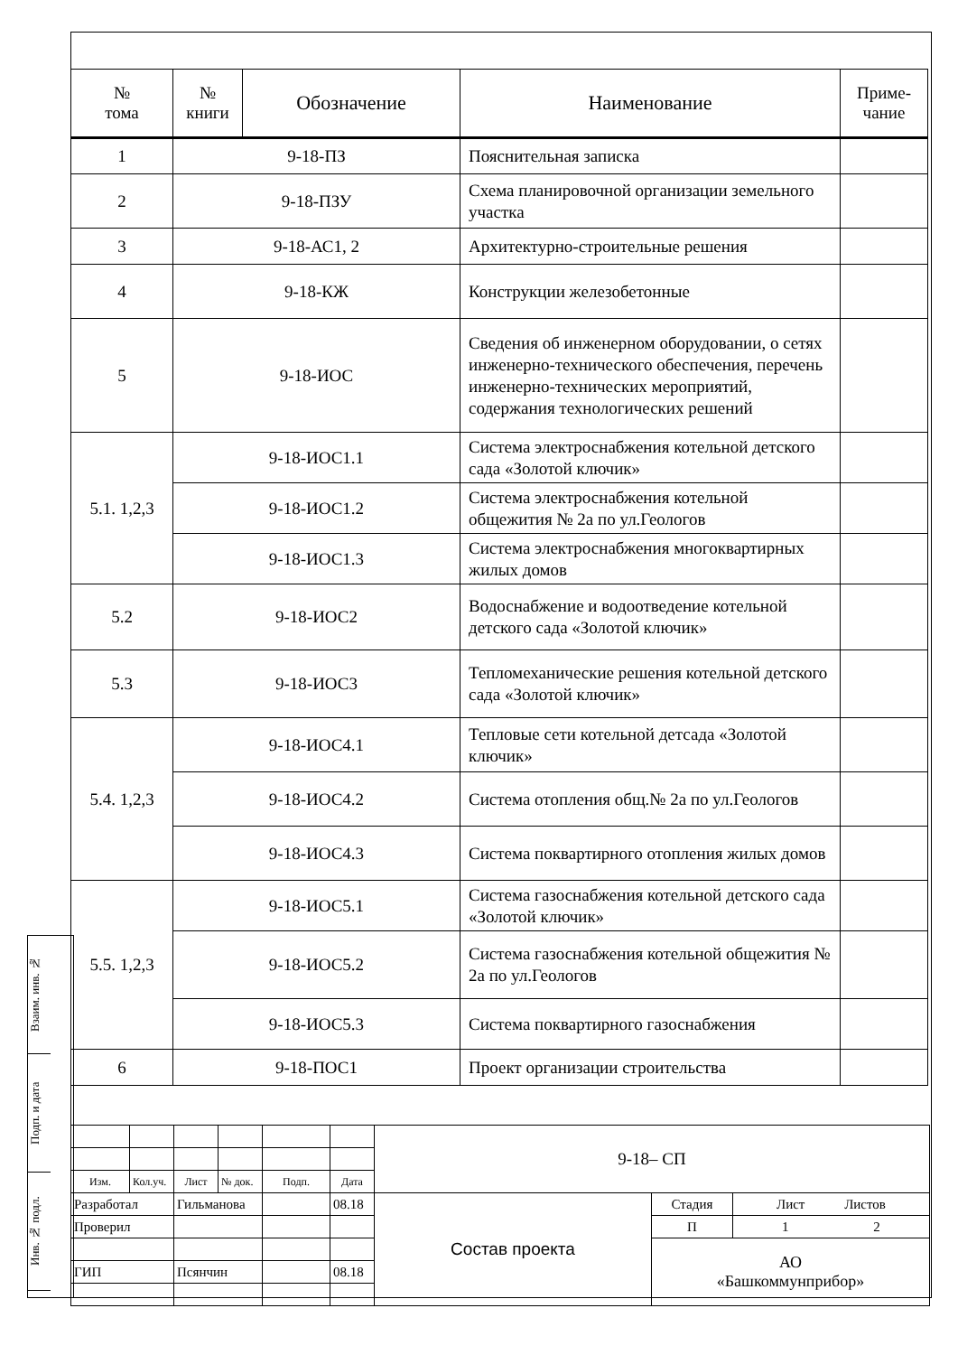| № тома | № книги | Обозначение | Наименование | Приме- чание |
| --- | --- | --- | --- | --- |
| 1 | 9-18-ПЗ | | Пояснительная записка | |
| 2 | 9-18-ПЗУ | | Схема планировочной организации земельного участка | |
| 3 | 9-18-АС1, 2 | | Архитектурно-строительные решения | |
| 4 | 9-18-КЖ | | Конструкции железобетонные | |
| 5 | 9-18-ИОС | | Сведения об инженерном оборудовании, о сетях инженерно-технического обеспечения, перечень инженерно-технических мероприятий, содержания технологических решений | |
| 5.1. 1,2,3 | 9-18-ИОС1.1 | | Система электроснабжения котельной детского сада «Золотой ключик» | |
| | 9-18-ИОС1.2 | | Система электроснабжения котельной общежития № 2а по ул.Геологов | |
| | 9-18-ИОС1.3 | | Система электроснабжения многоквартирных жилых домов | |
| 5.2 | 9-18-ИОС2 | | Водоснабжение и водоотведение котельной детского сада «Золотой ключик» | |
| 5.3 | 9-18-ИОС3 | | Тепломеханические решения котельной детского сада «Золотой ключик» | |
| 5.4. 1,2,3 | 9-18-ИОС4.1 | | Тепловые сети котельной детсада «Золотой ключик» | |
| | 9-18-ИОС4.2 | | Система отопления общ.№ 2а по ул.Геологов | |
| | 9-18-ИОС4.3 | | Система поквартирного отопления жилых домов | |
| 5.5. 1,2,3 | 9-18-ИОС5.1 | | Система газоснабжения котельной детского сада «Золотой ключик» | |
| | 9-18-ИОС5.2 | | Система газоснабжения котельной общежития № 2а по ул.Геологов | |
| | 9-18-ИОС5.3 | | Система поквартирного газоснабжения | |
| 6 | 9-18-ПОС1 | | Проект организации строительства | |
| | | | | | | 9-18– СП | | |
| Изм. | Кол.уч. | Лист | № док. | Подп. | Дата | | | |
| Разработал | | Гильманова | | | 08.18 | Состав проекта | Стадия | Лист Листов |
| Проверил | | | | | | | П | 1 2 |
| | | | | | | | АО «Башкоммунприбор» | |
| ГИП | | Псянчин | | | 08.18 | | | |
Взаим. инв. №
Подп. и дата
Инв. № подл.